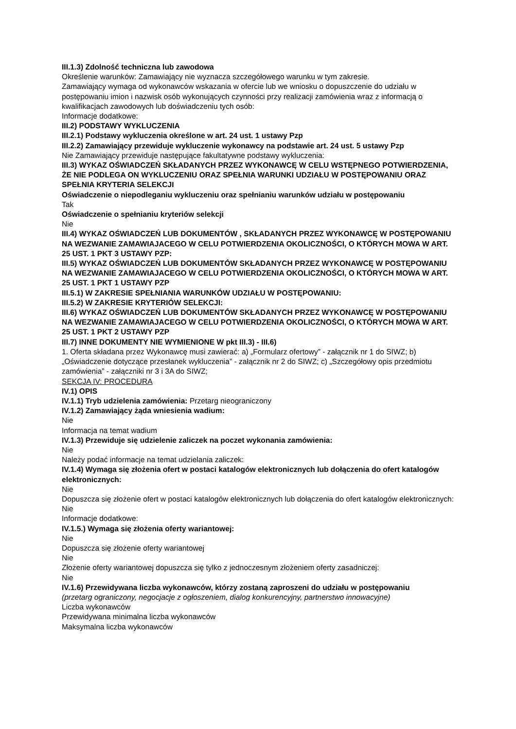III.1.3) Zdolność techniczna lub zawodowa
Określenie warunków: Zamawiający nie wyznacza szczegółowego warunku w tym zakresie.
Zamawiający wymaga od wykonawców wskazania w ofercie lub we wniosku o dopuszczenie do udziału w postępowaniu imion i nazwisk osób wykonujących czynności przy realizacji zamówienia wraz z informacją o kwalifikacjach zawodowych lub doświadczeniu tych osób:
Informacje dodatkowe:
III.2) PODSTAWY WYKLUCZENIA
III.2.1) Podstawy wykluczenia określone w art. 24 ust. 1 ustawy Pzp
III.2.2) Zamawiający przewiduje wykluczenie wykonawcy na podstawie art. 24 ust. 5 ustawy Pzp
Nie Zamawiający przewiduje następujące fakultatywne podstawy wykluczenia:
III.3) WYKAZ OŚWIADCZEŃ SKŁADANYCH PRZEZ WYKONAWCĘ W CELU WSTĘPNEGO POTWIERDZENIA, ŻE NIE PODLEGA ON WYKLUCZENIU ORAZ SPEŁNIA WARUNKI UDZIAŁU W POSTĘPOWANIU ORAZ SPEŁNIA KRYTERIA SELEKCJI
Oświadczenie o niepodleganiu wykluczeniu oraz spełnianiu warunków udziału w postępowaniu
Tak
Oświadczenie o spełnianiu kryteriów selekcji
Nie
III.4) WYKAZ OŚWIADCZEŃ LUB DOKUMENTÓW , SKŁADANYCH PRZEZ WYKONAWCĘ W POSTĘPOWANIU NA WEZWANIE ZAMAWIAJACEGO W CELU POTWIERDZENIA OKOLICZNOŚCI, O KTÓRYCH MOWA W ART. 25 UST. 1 PKT 3 USTAWY PZP:
III.5) WYKAZ OŚWIADCZEŃ LUB DOKUMENTÓW SKŁADANYCH PRZEZ WYKONAWCĘ W POSTĘPOWANIU NA WEZWANIE ZAMAWIAJACEGO W CELU POTWIERDZENIA OKOLICZNOŚCI, O KTÓRYCH MOWA W ART. 25 UST. 1 PKT 1 USTAWY PZP
III.5.1) W ZAKRESIE SPEŁNIANIA WARUNKÓW UDZIAŁU W POSTĘPOWANIU:
III.5.2) W ZAKRESIE KRYTERIÓW SELEKCJI:
III.6) WYKAZ OŚWIADCZEŃ LUB DOKUMENTÓW SKŁADANYCH PRZEZ WYKONAWCĘ W POSTĘPOWANIU NA WEZWANIE ZAMAWIAJACEGO W CELU POTWIERDZENIA OKOLICZNOŚCI, O KTÓRYCH MOWA W ART. 25 UST. 1 PKT 2 USTAWY PZP
III.7) INNE DOKUMENTY NIE WYMIENIONE W pkt III.3) - III.6)
1. Oferta składana przez Wykonawcę musi zawierać: a) „Formularz ofertowy” - załącznik nr 1 do SIWZ; b) „Oświadczenie dotyczące przesłanek wykluczenia” - załącznik nr 2 do SIWZ; c) „Szczegółowy opis przedmiotu zamówienia” - załączniki nr 3 i 3A do SIWZ;
SEKCJA IV: PROCEDURA
IV.1) OPIS
IV.1.1) Tryb udzielenia zamówienia: Przetarg nieograniczony
IV.1.2) Zamawiający żąda wniesienia wadium:
Nie
Informacja na temat wadium
IV.1.3) Przewiduje się udzielenie zaliczek na poczet wykonania zamówienia:
Nie
Należy podać informacje na temat udzielania zaliczek:
IV.1.4) Wymaga się złożenia ofert w postaci katalogów elektronicznych lub dołączenia do ofert katalogów elektronicznych:
Nie
Dopuszcza się złożenie ofert w postaci katalogów elektronicznych lub dołączenia do ofert katalogów elektronicznych:
Nie
Informacje dodatkowe:
IV.1.5.) Wymaga się złożenia oferty wariantowej:
Nie
Dopuszcza się złożenie oferty wariantowej
Nie
Złożenie oferty wariantowej dopuszcza się tylko z jednoczesnym złożeniem oferty zasadniczej:
Nie
IV.1.6) Przewidywana liczba wykonawców, którzy zostaną zaproszeni do udziału w postępowaniu
(przetarg ograniczony, negocjacje z ogłoszeniem, dialog konkurencyjny, partnerstwo innowacyjne)
Liczba wykonawców
Przewidywana minimalna liczba wykonawców
Maksymalna liczba wykonawców